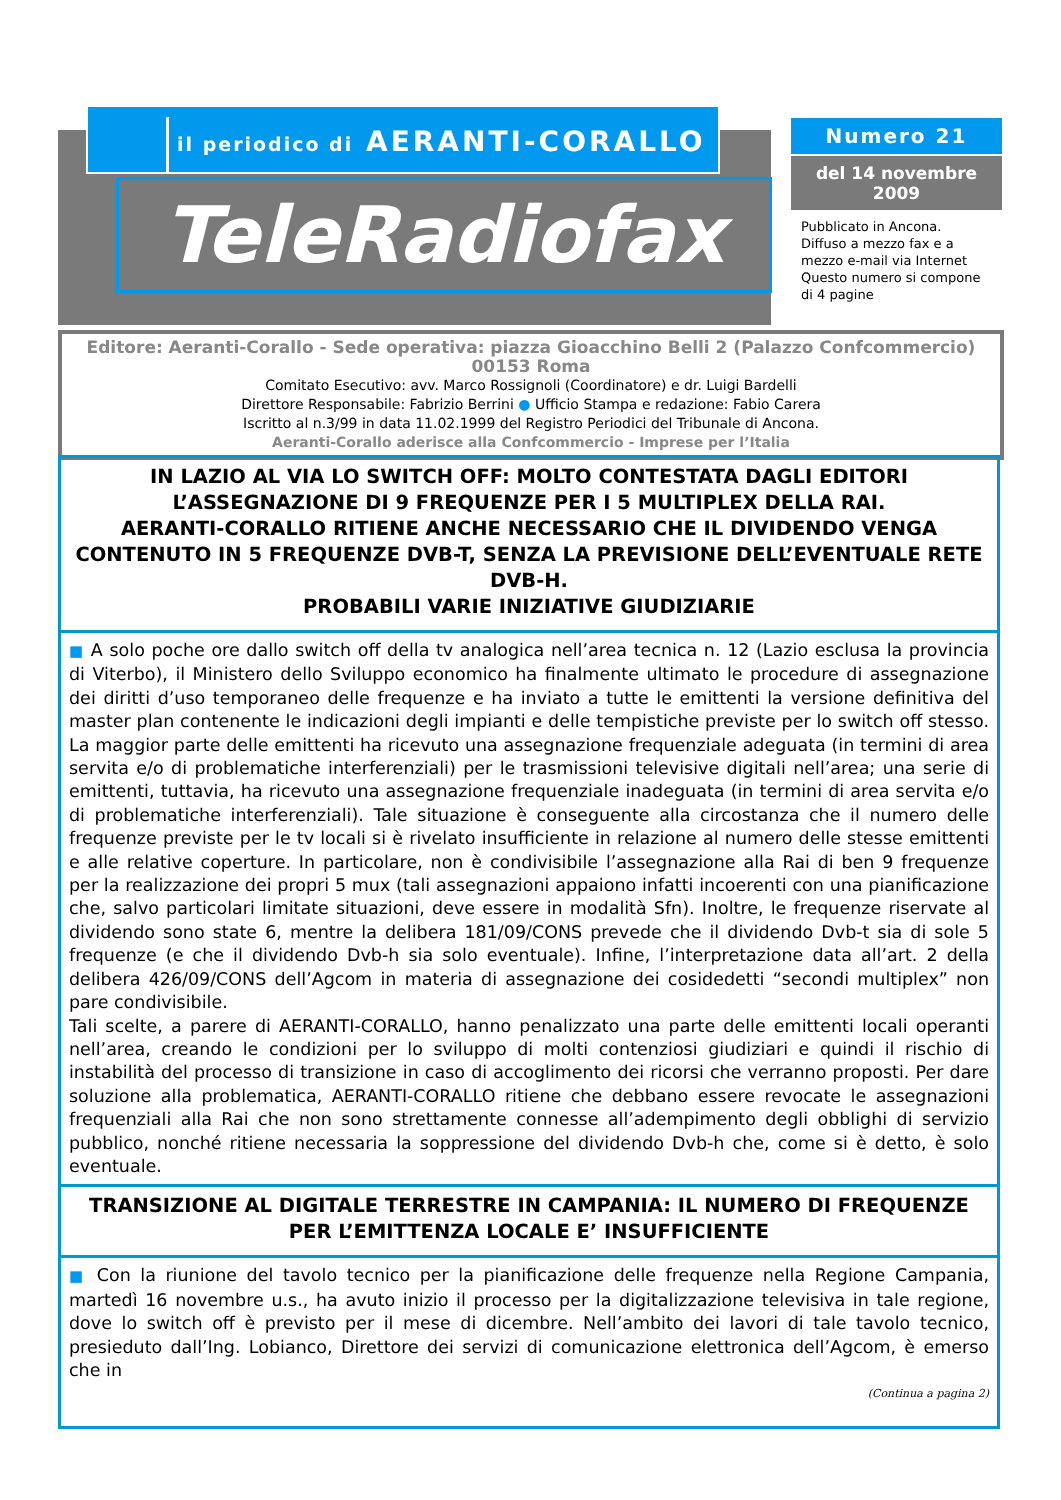il periodico di AERANTI-CORALLO
TeleRadiofax
Numero 21
del 14 novembre 2009
Pubblicato in Ancona.
Diffuso a mezzo fax e a mezzo e-mail via Internet
Questo numero si compone di 4 pagine
Editore: Aeranti-Corallo - Sede operativa: piazza Gioacchino Belli 2 (Palazzo Confcommercio) 00153 Roma
Comitato Esecutivo: avv. Marco Rossignoli (Coordinatore) e dr. Luigi Bardelli
Direttore Responsabile: Fabrizio Berrini ● Ufficio Stampa e redazione: Fabio Carera
Iscritto al n.3/99 in data 11.02.1999 del Registro Periodici del Tribunale di Ancona.
Aeranti-Corallo aderisce alla Confcommercio - Imprese per l’Italia
IN LAZIO AL VIA LO SWITCH OFF: MOLTO CONTESTATA DAGLI EDITORI L’ASSEGNAZIONE DI 9 FREQUENZE PER I 5 MULTIPLEX DELLA RAI.
AERANTI-CORALLO RITIENE ANCHE NECESSARIO CHE IL DIVIDENDO VENGA CONTENUTO IN 5 FREQUENZE DVB-T, SENZA LA PREVISIONE DELL’EVENTUALE RETE DVB-H.
PROBABILI VARIE INIZIATIVE GIUDIZIARIE
■ A solo poche ore dallo switch off della tv analogica nell’area tecnica n. 12 (Lazio esclusa la provincia di Viterbo), il Ministero dello Sviluppo economico ha finalmente ultimato le procedure di assegnazione dei diritti d’uso temporaneo delle frequenze e ha inviato a tutte le emittenti la versione definitiva del master plan contenente le indicazioni degli impianti e delle tempistiche previste per lo switch off stesso. La maggior parte delle emittenti ha ricevuto una assegnazione frequenziale adeguata (in termini di area servita e/o di problematiche interferenziali) per le trasmissioni televisive digitali nell’area; una serie di emittenti, tuttavia, ha ricevuto una assegnazione frequenziale inadeguata (in termini di area servita e/o di problematiche interferenziali). Tale situazione è conseguente alla circostanza che il numero delle frequenze previste per le tv locali si è rivelato insufficiente in relazione al numero delle stesse emittenti e alle relative coperture. In particolare, non è condivisibile l’assegnazione alla Rai di ben 9 frequenze per la realizzazione dei propri 5 mux (tali assegnazioni appaiono infatti incoerenti con una pianificazione che, salvo particolari limitate situazioni, deve essere in modalità Sfn). Inoltre, le frequenze riservate al dividendo sono state 6, mentre la delibera 181/09/CONS prevede che il dividendo Dvb-t sia di sole 5 frequenze (e che il dividendo Dvb-h sia solo eventuale). Infine, l’interpretazione data all’art. 2 della delibera 426/09/CONS dell’Agcom in materia di assegnazione dei cosidedetti “secondi multiplex” non pare condivisibile.
Tali scelte, a parere di AERANTI-CORALLO, hanno penalizzato una parte delle emittenti locali operanti nell’area, creando le condizioni per lo sviluppo di molti contenziosi giudiziari e quindi il rischio di instabilità del processo di transizione in caso di accoglimento dei ricorsi che verranno proposti. Per dare soluzione alla problematica, AERANTI-CORALLO ritiene che debbano essere revocate le assegnazioni frequenziali alla Rai che non sono strettamente connesse all’adempimento degli obblighi di servizio pubblico, nonché ritiene necessaria la soppressione del dividendo Dvb-h che, come si è detto, è solo eventuale.
TRANSIZIONE AL DIGITALE TERRESTRE IN CAMPANIA: IL NUMERO DI FREQUENZE PER L’EMITTENZA LOCALE E’ INSUFFICIENTE
■ Con la riunione del tavolo tecnico per la pianificazione delle frequenze nella Regione Campania, martedì 16 novembre u.s., ha avuto inizio il processo per la digitalizzazione televisiva in tale regione, dove lo switch off è previsto per il mese di dicembre. Nell’ambito dei lavori di tale tavolo tecnico, presieduto dall’Ing. Lobianco, Direttore dei servizi di comunicazione elettronica dell’Agcom, è emerso che in
(Continua a pagina 2)